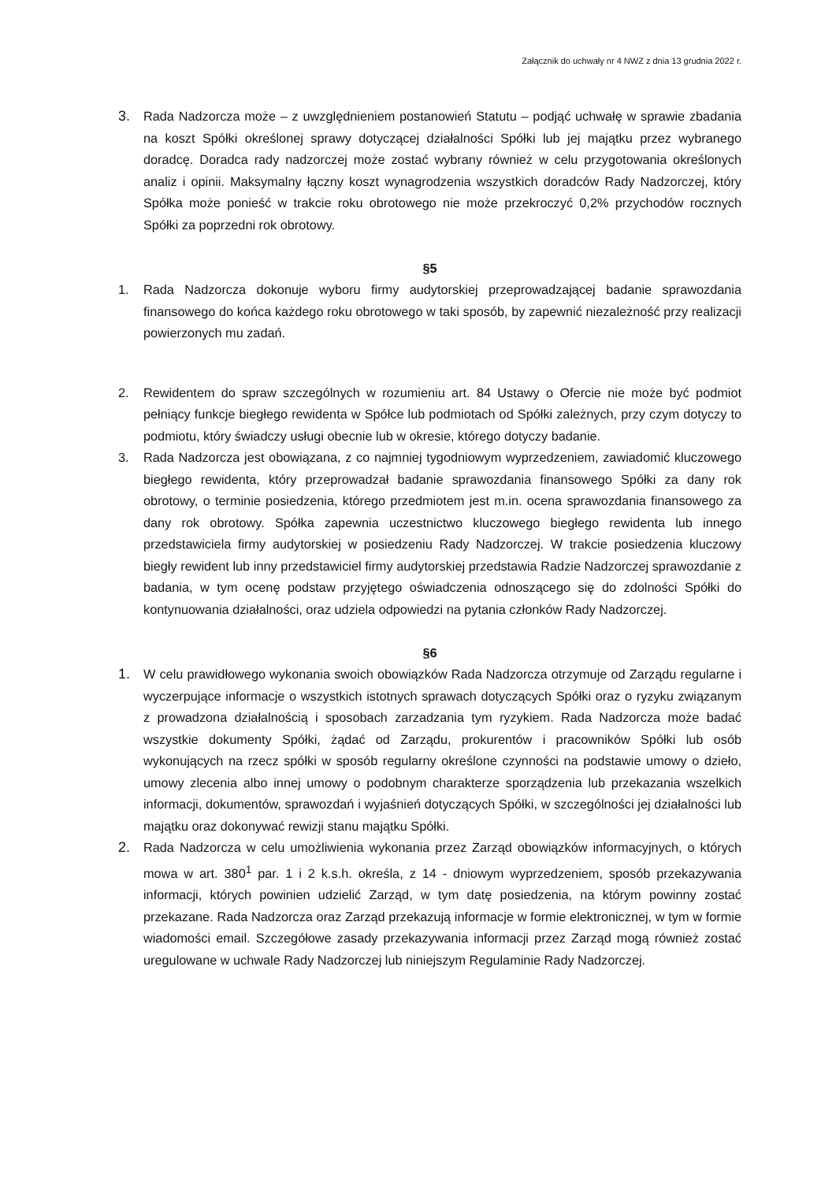Załącznik do uchwały nr 4 NWZ z dnia 13 grudnia 2022 r.
3. Rada Nadzorcza może – z uwzględnieniem postanowień Statutu – podjąć uchwałę w sprawie zbadania na koszt Spółki określonej sprawy dotyczącej działalności Spółki lub jej majątku przez wybranego doradcę. Doradca rady nadzorczej może zostać wybrany również w celu przygotowania określonych analiz i opinii. Maksymalny łączny koszt wynagrodzenia wszystkich doradców Rady Nadzorczej, który Spółka może ponieść w trakcie roku obrotowego nie może przekroczyć 0,2% przychodów rocznych Spółki za poprzedni rok obrotowy.
§5
1. Rada Nadzorcza dokonuje wyboru firmy audytorskiej przeprowadzającej badanie sprawozdania finansowego do końca każdego roku obrotowego w taki sposób, by zapewnić niezależność przy realizacji powierzonych mu zadań.
2. Rewidentem do spraw szczególnych w rozumieniu art. 84 Ustawy o Ofercie nie może być podmiot pełniący funkcje biegłego rewidenta w Spółce lub podmiotach od Spółki zależnych, przy czym dotyczy to podmiotu, który świadczy usługi obecnie lub w okresie, którego dotyczy badanie.
3. Rada Nadzorcza jest obowiązana, z co najmniej tygodniowym wyprzedzeniem, zawiadomić kluczowego biegłego rewidenta, który przeprowadzał badanie sprawozdania finansowego Spółki za dany rok obrotowy, o terminie posiedzenia, którego przedmiotem jest m.in. ocena sprawozdania finansowego za dany rok obrotowy. Spółka zapewnia uczestnictwo kluczowego biegłego rewidenta lub innego przedstawiciela firmy audytorskiej w posiedzeniu Rady Nadzorczej. W trakcie posiedzenia kluczowy biegły rewident lub inny przedstawiciel firmy audytorskiej przedstawia Radzie Nadzorczej sprawozdanie z badania, w tym ocenę podstaw przyjętego oświadczenia odnoszącego się do zdolności Spółki do kontynuowania działalności, oraz udziela odpowiedzi na pytania członków Rady Nadzorczej.
§6
1. W celu prawidłowego wykonania swoich obowiązków Rada Nadzorcza otrzymuje od Zarządu regularne i wyczerpujące informacje o wszystkich istotnych sprawach dotyczących Spółki oraz o ryzyku związanym z prowadzona działalnością i sposobach zarzadzania tym ryzykiem. Rada Nadzorcza może badać wszystkie dokumenty Spółki, żądać od Zarządu, prokurentów i pracowników Spółki lub osób wykonujących na rzecz spółki w sposób regularny określone czynności na podstawie umowy o dzieło, umowy zlecenia albo innej umowy o podobnym charakterze sporządzenia lub przekazania wszelkich informacji, dokumentów, sprawozdań i wyjaśnień dotyczących Spółki, w szczególności jej działalności lub majątku oraz dokonywać rewizji stanu majątku Spółki.
2. Rada Nadzorcza w celu umożliwienia wykonania przez Zarząd obowiązków informacyjnych, o których mowa w art. 380<sup>1</sup> par. 1 i 2 k.s.h. określa, z 14 - dniowym wyprzedzeniem, sposób przekazywania informacji, których powinien udzielić Zarząd, w tym datę posiedzenia, na którym powinny zostać przekazane. Rada Nadzorcza oraz Zarząd przekazują informacje w formie elektronicznej, w tym w formie wiadomości email. Szczegółowe zasady przekazywania informacji przez Zarząd mogą również zostać uregulowane w uchwale Rady Nadzorczej lub niniejszym Regulaminie Rady Nadzorczej.